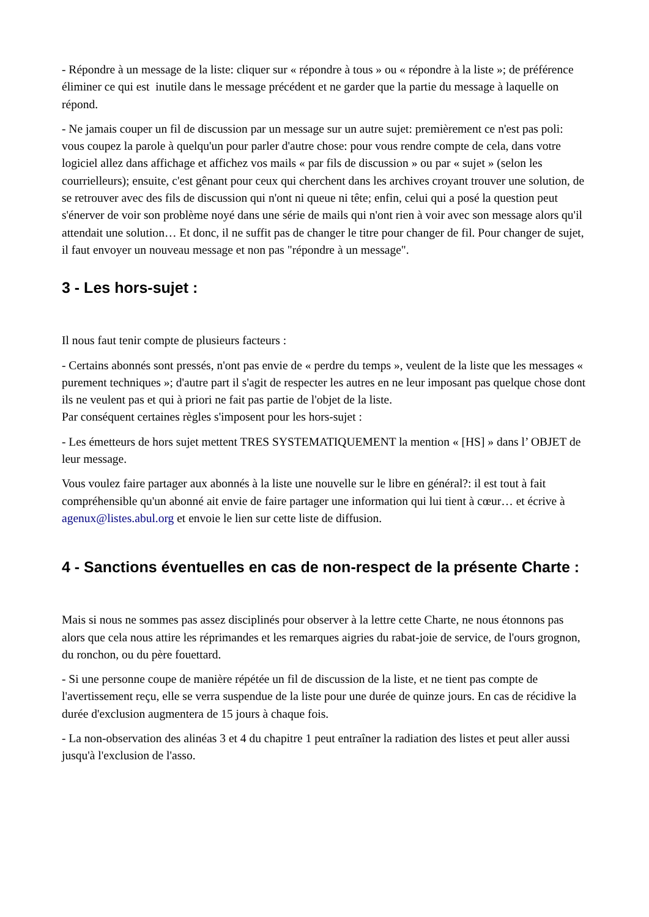- Répondre à un message de la liste: cliquer sur « répondre à tous » ou « répondre à la liste »; de préférence éliminer ce qui est inutile dans le message précédent et ne garder que la partie du message à laquelle on répond.
- Ne jamais couper un fil de discussion par un message sur un autre sujet: premièrement ce n'est pas poli: vous coupez la parole à quelqu'un pour parler d'autre chose: pour vous rendre compte de cela, dans votre logiciel allez dans affichage et affichez vos mails « par fils de discussion » ou par « sujet » (selon les courrielleurs); ensuite, c'est gênant pour ceux qui cherchent dans les archives croyant trouver une solution, de se retrouver avec des fils de discussion qui n'ont ni queue ni tête; enfin, celui qui a posé la question peut s'énerver de voir son problème noyé dans une série de mails qui n'ont rien à voir avec son message alors qu'il attendait une solution… Et donc, il ne suffit pas de changer le titre pour changer de fil. Pour changer de sujet, il faut envoyer un nouveau message et non pas "répondre à un message".
3 - Les hors-sujet :
Il nous faut tenir compte de plusieurs facteurs :
- Certains abonnés sont pressés, n'ont pas envie de « perdre du temps », veulent de la liste que les messages « purement techniques »; d'autre part il s'agit de respecter les autres en ne leur imposant pas quelque chose dont ils ne veulent pas et qui à priori ne fait pas partie de l'objet de la liste.
Par conséquent certaines règles s'imposent pour les hors-sujet :
- Les émetteurs de hors sujet mettent TRES SYSTEMATIQUEMENT la mention « [HS] » dans l’ OBJET de leur message.
Vous voulez faire partager aux abonnés à la liste une nouvelle sur le libre en général?: il est tout à fait compréhensible qu'un abonné ait envie de faire partager une information qui lui tient à cœur… et écrive à agenux@listes.abul.org et envoie le lien sur cette liste de diffusion.
4 - Sanctions éventuelles en cas de non-respect de la présente Charte :
Mais si nous ne sommes pas assez disciplinés pour observer à la lettre cette Charte, ne nous étonnons pas alors que cela nous attire les réprimandes et les remarques aigries du rabat-joie de service, de l'ours grognon, du ronchon, ou du père fouettard.
- Si une personne coupe de manière répétée un fil de discussion de la liste, et ne tient pas compte de l'avertissement reçu, elle se verra suspendue de la liste pour une durée de quinze jours. En cas de récidive la durée d'exclusion augmentera de 15 jours à chaque fois.
- La non-observation des alinéas 3 et 4 du chapitre 1 peut entraîner la radiation des listes et peut aller aussi jusqu'à l'exclusion de l'asso.